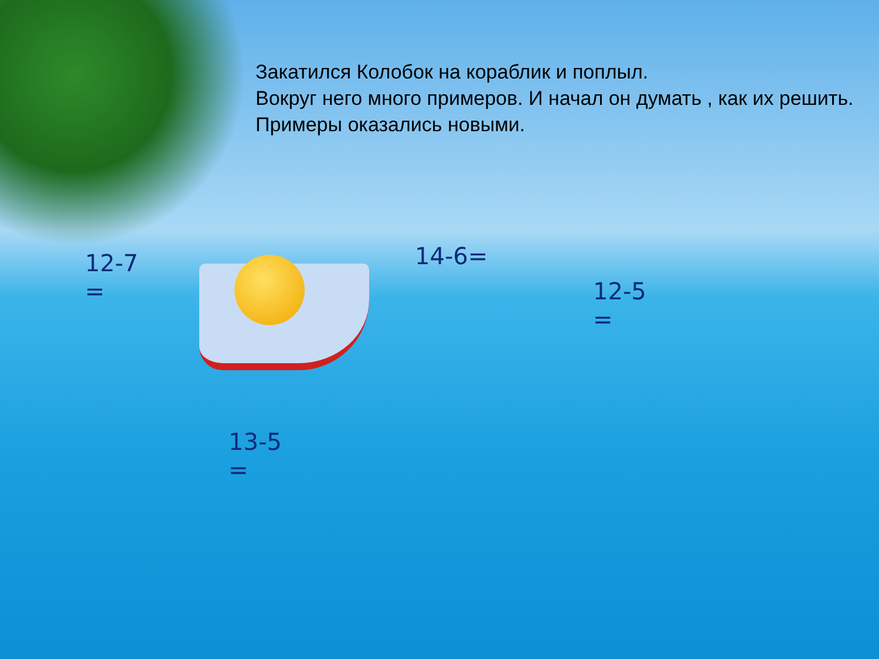Закатился Колобок на кораблик и поплыл.
Вокруг него много примеров. И начал он думать , как их решить.
Примеры оказались новыми.
12-7
=
14-6=
12-5
=
13-5
=